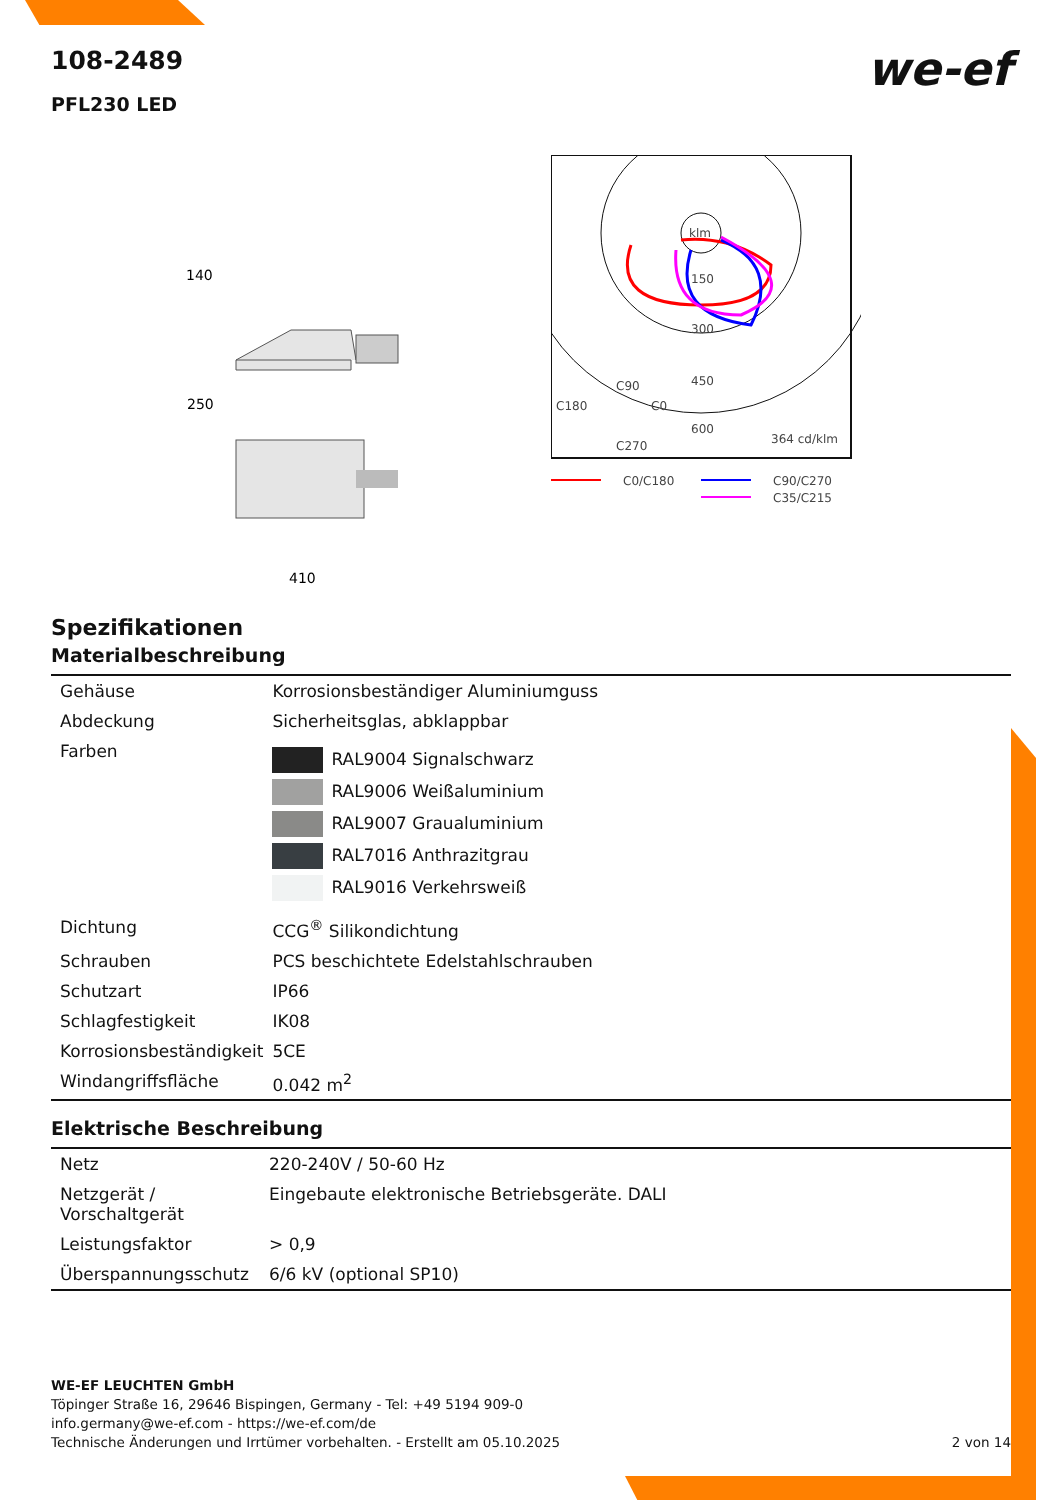we-ef
108-2489
PFL230 LED
140
250
410
klm
150
300
450
C90
C180
C0
600
C270
364 cd/klm
C0/C180
C90/C270
C35/C215
Spezifikationen
Materialbeschreibung
| Gehäuse | Korrosionsbeständiger Aluminiumguss |
| Abdeckung | Sicherheitsglas, abklappbar |
| Farben | RAL9004 Signalschwarz RAL9006 Weißaluminium RAL9007 Graualuminium RAL7016 Anthrazitgrau RAL9016 Verkehrsweiß |
| Dichtung | CCG<sup>®</sup> Silikondichtung |
| Schrauben | PCS beschichtete Edelstahlschrauben |
| Schutzart | IP66 |
| Schlagfestigkeit | IK08 |
| Korrosionsbeständigkeit | 5CE |
| Windangriffsfläche | 0.042 m<sup>2</sup> |
Elektrische Beschreibung
| Netz | 220-240V / 50-60 Hz |
| Netzgerät / Vorschaltgerät | Eingebaute elektronische Betriebsgeräte. DALI |
| Leistungsfaktor | > 0,9 |
| Überspannungsschutz | 6/6 kV (optional SP10) |
WE-EF LEUCHTEN GmbH
Töpinger Straße 16, 29646 Bispingen, Germany - Tel: +49 5194 909-0
info.germany@we-ef.com - https://we-ef.com/de
Technische Änderungen und Irrtümer vorbehalten. - Erstellt am 05.10.2025 2 von 14